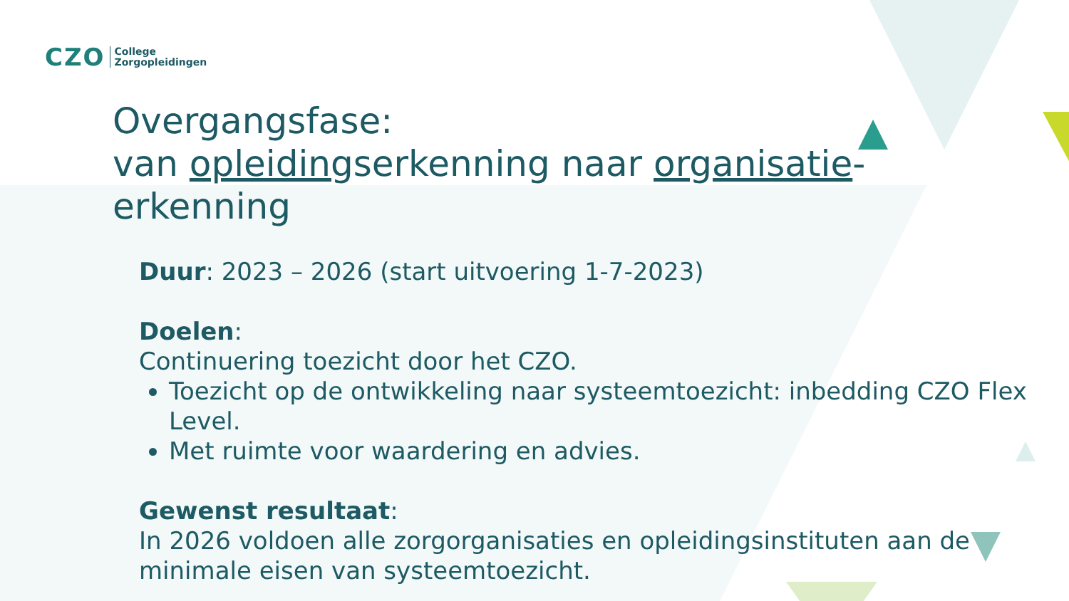CZO College
Zorgopleidingen
Overgangsfase:
van opleidingserkenning naar organisatie-erkenning
Duur: 2023 – 2026 (start uitvoering 1-7-2023)
Doelen:
Continuering toezicht door het CZO.
Toezicht op de ontwikkeling naar systeemtoezicht: inbedding CZO Flex Level.
Met ruimte voor waardering en advies.
Gewenst resultaat:
In 2026 voldoen alle zorgorganisaties en opleidingsinstituten aan de minimale eisen van systeemtoezicht.